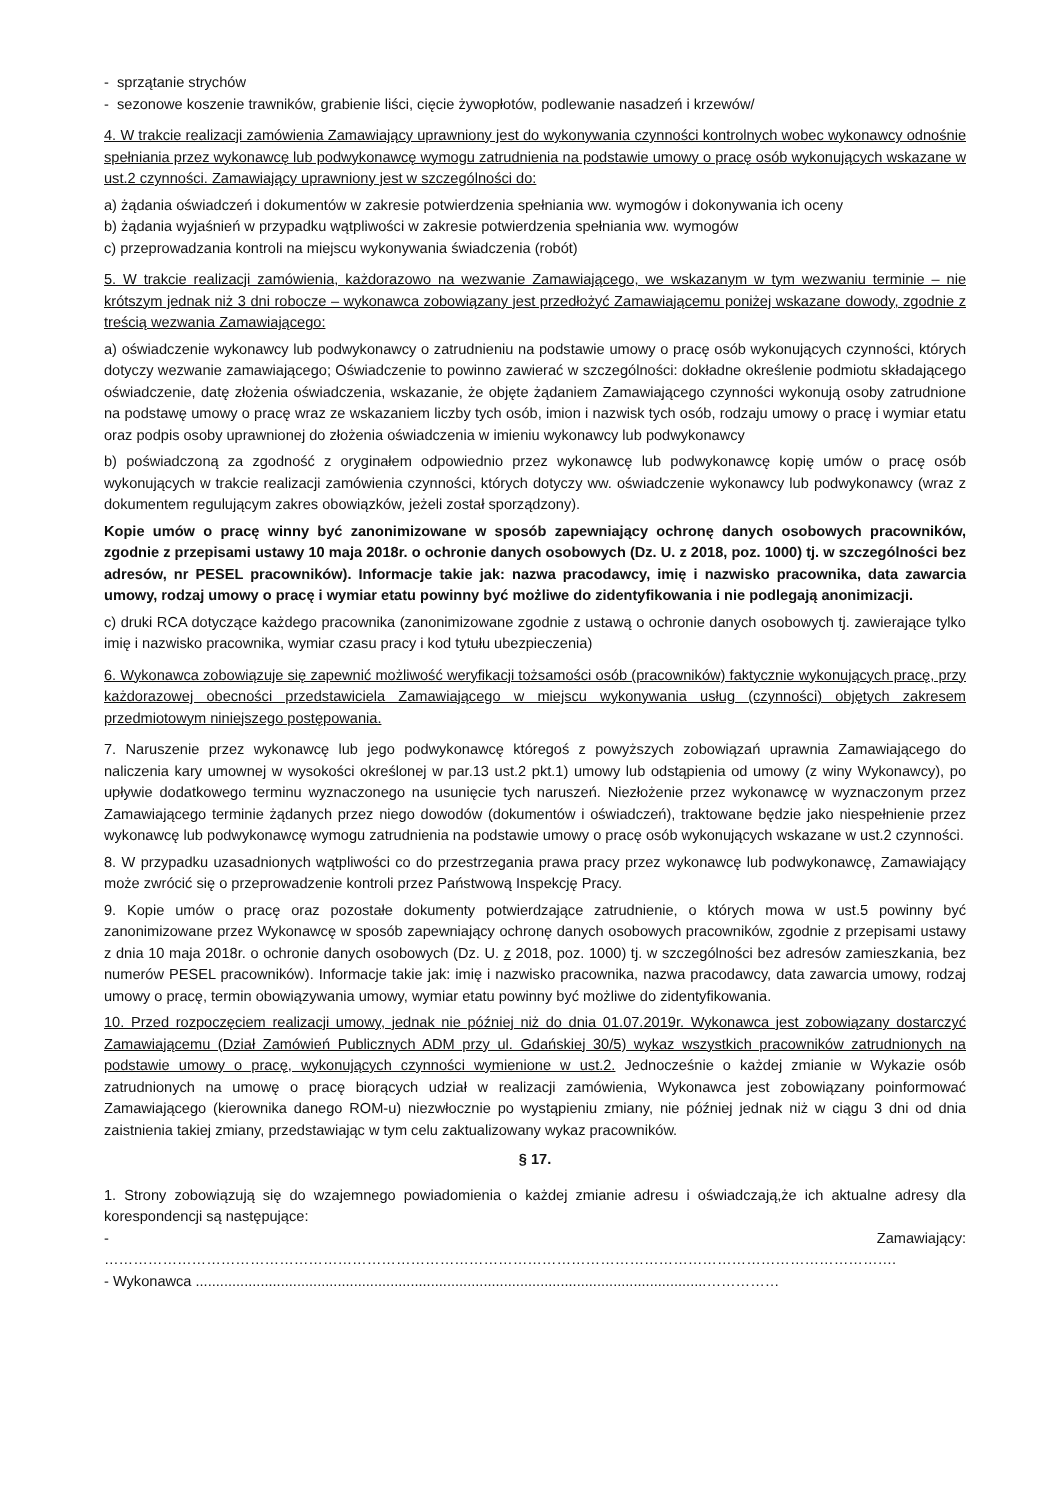- sprzątanie strychów
- sezonowe koszenie trawników, grabienie liści, cięcie żywopłotów, podlewanie nasadzeń i krzewów/
4. W trakcie realizacji zamówienia Zamawiający uprawniony jest do wykonywania czynności kontrolnych wobec wykonawcy odnośnie spełniania przez wykonawcę lub podwykonawcę wymogu zatrudnienia na podstawie umowy o pracę osób wykonujących wskazane w ust.2 czynności. Zamawiający uprawniony jest w szczególności do:
a) żądania oświadczeń i dokumentów w zakresie potwierdzenia spełniania ww. wymogów i dokonywania ich oceny
b) żądania wyjaśnień w przypadku wątpliwości w zakresie potwierdzenia spełniania ww. wymogów
c) przeprowadzania kontroli na miejscu wykonywania świadczenia (robót)
5. W trakcie realizacji zamówienia, każdorazowo na wezwanie Zamawiającego, we wskazanym w tym wezwaniu terminie – nie krótszym jednak niż 3 dni robocze – wykonawca zobowiązany jest przedłożyć Zamawiającemu poniżej wskazane dowody, zgodnie z treścią wezwania Zamawiającego:
a) oświadczenie wykonawcy lub podwykonawcy o zatrudnieniu na podstawie umowy o pracę osób wykonujących czynności, których dotyczy wezwanie zamawiającego; Oświadczenie to powinno zawierać w szczególności: dokładne określenie podmiotu składającego oświadczenie, datę złożenia oświadczenia, wskazanie, że objęte żądaniem Zamawiającego czynności wykonują osoby zatrudnione na podstawę umowy o pracę wraz ze wskazaniem liczby tych osób, imion i nazwisk tych osób, rodzaju umowy o pracę i wymiar etatu oraz podpis osoby uprawnionej do złożenia oświadczenia w imieniu wykonawcy lub podwykonawcy
b) poświadczoną za zgodność z oryginałem odpowiednio przez wykonawcę lub podwykonawcę kopię umów o pracę osób wykonujących w trakcie realizacji zamówienia czynności, których dotyczy ww. oświadczenie wykonawcy lub podwykonawcy (wraz z dokumentem regulującym zakres obowiązków, jeżeli został sporządzony).
Kopie umów o pracę winny być zanonimizowane w sposób zapewniający ochronę danych osobowych pracowników, zgodnie z przepisami ustawy 10 maja 2018r. o ochronie danych osobowych (Dz. U. z 2018, poz. 1000) tj. w szczególności bez adresów, nr PESEL pracowników). Informacje takie jak: nazwa pracodawcy, imię i nazwisko pracownika, data zawarcia umowy, rodzaj umowy o pracę i wymiar etatu powinny być możliwe do zidentyfikowania i nie podlegają anonimizacji.
c) druki RCA dotyczące każdego pracownika (zanonimizowane zgodnie z ustawą o ochronie danych osobowych tj. zawierające tylko imię i nazwisko pracownika, wymiar czasu pracy i kod tytułu ubezpieczenia)
6. Wykonawca zobowiązuje się zapewnić możliwość weryfikacji tożsamości osób (pracowników) faktycznie wykonujących pracę, przy każdorazowej obecności przedstawiciela Zamawiającego w miejscu wykonywania usług (czynności) objętych zakresem przedmiotowym niniejszego postępowania.
7. Naruszenie przez wykonawcę lub jego podwykonawcę któregoś z powyższych zobowiązań uprawnia Zamawiającego do naliczenia kary umownej w wysokości określonej w par.13 ust.2 pkt.1) umowy lub odstąpienia od umowy (z winy Wykonawcy), po upływie dodatkowego terminu wyznaczonego na usunięcie tych naruszeń. Niezłożenie przez wykonawcę w wyznaczonym przez Zamawiającego terminie żądanych przez niego dowodów (dokumentów i oświadczeń), traktowane będzie jako niespełnienie przez wykonawcę lub podwykonawcę wymogu zatrudnienia na podstawie umowy o pracę osób wykonujących wskazane w ust.2 czynności.
8. W przypadku uzasadnionych wątpliwości co do przestrzegania prawa pracy przez wykonawcę lub podwykonawcę, Zamawiający może zwrócić się o przeprowadzenie kontroli przez Państwową Inspekcję Pracy.
9. Kopie umów o pracę oraz pozostałe dokumenty potwierdzające zatrudnienie, o których mowa w ust.5 powinny być zanonimizowane przez Wykonawcę w sposób zapewniający ochronę danych osobowych pracowników, zgodnie z przepisami ustawy z dnia 10 maja 2018r. o ochronie danych osobowych (Dz. U. z 2018, poz. 1000) tj. w szczególności bez adresów zamieszkania, bez numerów PESEL pracowników). Informacje takie jak: imię i nazwisko pracownika, nazwa pracodawcy, data zawarcia umowy, rodzaj umowy o pracę, termin obowiązywania umowy, wymiar etatu powinny być możliwe do zidentyfikowania.
10. Przed rozpoczęciem realizacji umowy, jednak nie później niż do dnia 01.07.2019r. Wykonawca jest zobowiązany dostarczyć Zamawiającemu (Dział Zamówień Publicznych ADM przy ul. Gdańskiej 30/5) wykaz wszystkich pracowników zatrudnionych na podstawie umowy o pracę, wykonujących czynności wymienione w ust.2. Jednocześnie o każdej zmianie w Wykazie osób zatrudnionych na umowę o pracę biorących udział w realizacji zamówienia, Wykonawca jest zobowiązany poinformować Zamawiającego (kierownika danego ROM-u) niezwłocznie po wystąpieniu zmiany, nie później jednak niż w ciągu 3 dni od dnia zaistnienia takiej zmiany, przedstawiając w tym celu zaktualizowany wykaz pracowników.
§ 17.
1. Strony zobowiązują się do wzajemnego powiadomienia o każdej zmianie adresu i oświadczają,że ich aktualne adresy dla korespondencji są następujące:
- Zamawiający: ……………………………………………………………………………………………………………………………………………….
- Wykonawca ..............................................................................................................................……………